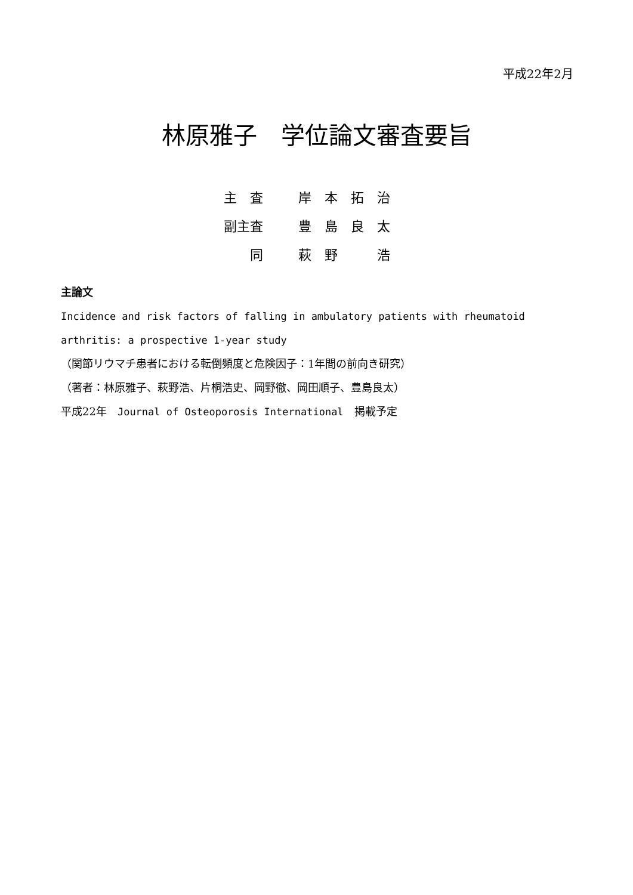平成22年2月
林原雅子　学位論文審査要旨
| 主 査 | 岸 本 拓 治 |
| 副主査 | 豊 島 良 太 |
| 同 | 萩 野 浩 |
主論文
Incidence and risk factors of falling in ambulatory patients with rheumatoid arthritis: a prospective 1-year study
（関節リウマチ患者における転倒頻度と危険因子：1年間の前向き研究）
（著者：林原雅子、萩野浩、片桐浩史、岡野徹、岡田順子、豊島良太）
平成22年　Journal of Osteoporosis International　掲載予定